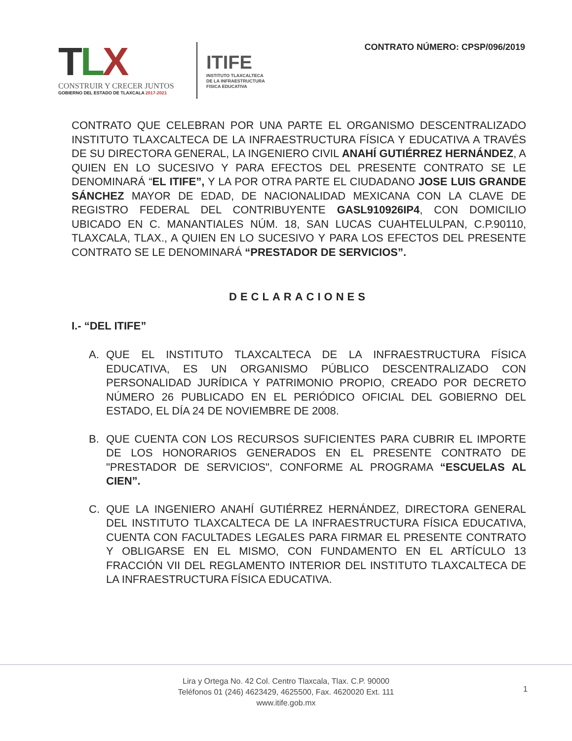TLX
CONSTRUIR Y CRECER JUNTOS
GOBIERNO DEL ESTADO DE TLAXCALA 2017-2021
ITIFE
INSTITUTO TLAXCALTECA
DE LA INFRAESTRUCTURA
FISICA EDUCATIVA
CONTRATO NÚMERO: CPSP/096/2019
CONTRATO QUE CELEBRAN POR UNA PARTE EL ORGANISMO DESCENTRALIZADO INSTITUTO TLAXCALTECA DE LA INFRAESTRUCTURA FÍSICA Y EDUCATIVA A TRAVÉS DE SU DIRECTORA GENERAL, LA INGENIERO CIVIL ANAHÍ GUTIÉRREZ HERNÁNDEZ, A QUIEN EN LO SUCESIVO Y PARA EFECTOS DEL PRESENTE CONTRATO SE LE DENOMINARÁ “EL ITIFE”, Y LA POR OTRA PARTE EL CIUDADANO JOSE LUIS GRANDE SÁNCHEZ MAYOR DE EDAD, DE NACIONALIDAD MEXICANA CON LA CLAVE DE REGISTRO FEDERAL DEL CONTRIBUYENTE GASL910926IP4, CON DOMICILIO UBICADO EN C. MANANTIALES NÚM. 18, SAN LUCAS CUAHTELULPAN, C.P.90110, TLAXCALA, TLAX., A QUIEN EN LO SUCESIVO Y PARA LOS EFECTOS DEL PRESENTE CONTRATO SE LE DENOMINARÁ “PRESTADOR DE SERVICIOS”.
DECLARACIONES
I.- “DEL ITIFE”
A. QUE EL INSTITUTO TLAXCALTECA DE LA INFRAESTRUCTURA FÍSICA EDUCATIVA, ES UN ORGANISMO PÚBLICO DESCENTRALIZADO CON PERSONALIDAD JURÍDICA Y PATRIMONIO PROPIO, CREADO POR DECRETO NÚMERO 26 PUBLICADO EN EL PERIÓDICO OFICIAL DEL GOBIERNO DEL ESTADO, EL DÍA 24 DE NOVIEMBRE DE 2008.
B. QUE CUENTA CON LOS RECURSOS SUFICIENTES PARA CUBRIR EL IMPORTE DE LOS HONORARIOS GENERADOS EN EL PRESENTE CONTRATO DE "PRESTADOR DE SERVICIOS", CONFORME AL PROGRAMA “ESCUELAS AL CIEN”.
C. QUE LA INGENIERO ANAHÍ GUTIÉRREZ HERNÁNDEZ, DIRECTORA GENERAL DEL INSTITUTO TLAXCALTECA DE LA INFRAESTRUCTURA FÍSICA EDUCATIVA, CUENTA CON FACULTADES LEGALES PARA FIRMAR EL PRESENTE CONTRATO Y OBLIGARSE EN EL MISMO, CON FUNDAMENTO EN EL ARTÍCULO 13 FRACCIÓN VII DEL REGLAMENTO INTERIOR DEL INSTITUTO TLAXCALTECA DE LA INFRAESTRUCTURA FÍSICA EDUCATIVA.
Lira y Ortega No. 42 Col. Centro Tlaxcala, Tlax. C.P. 90000
Teléfonos 01 (246) 4623429, 4625500, Fax. 4620020 Ext. 111
www.itife.gob.mx
1